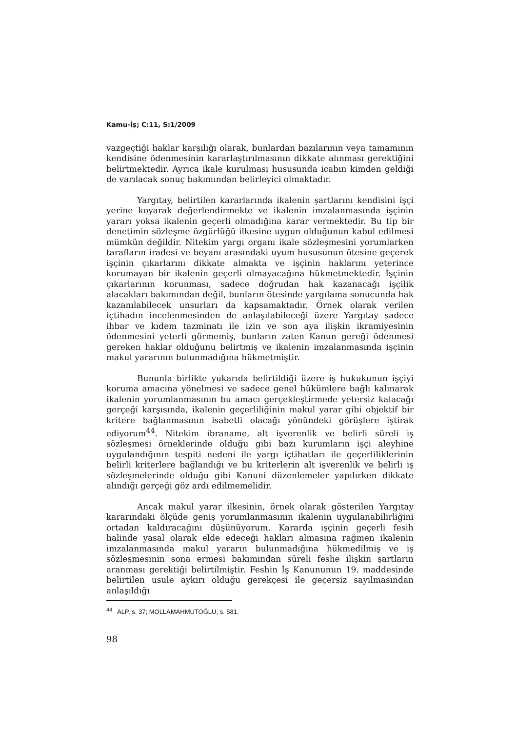Kamu-İş; C:11, S:1/2009
vazgeçtiği haklar karşılığı olarak, bunlardan bazılarının veya tamamının kendisine ödenmesinin kararlaştırılmasının dikkate alınması gerektiğini belirtmektedir. Ayrıca ikale kurulması hususunda icabın kimden geldiği de varılacak sonuç bakımından belirleyici olmaktadır.
Yargıtay, belirtilen kararlarında ikalenin şartlarını kendisini işçi yerine koyarak değerlendirmekte ve ikalenin imzalanmasında işçinin yararı yoksa ikalenin geçerli olmadığına karar vermektedir. Bu tip bir denetimin sözleşme özgürlüğü ilkesine uygun olduğunun kabul edilmesi mümkün değildir. Nitekim yargı organı ikale sözleşmesini yorumlarken tarafların iradesi ve beyanı arasındaki uyum hususunun ötesine geçerek işçinin çıkarlarını dikkate almakta ve işçinin haklarını yeterince korumayan bir ikalenin geçerli olmayacağına hükmetmektedir. İşçinin çıkarlarının korunması, sadece doğrudan hak kazanacağı işçilik alacakları bakımından değil, bunların ötesinde yargılama sonucunda hak kazanılabilecek unsurları da kapsamaktadır. Örnek olarak verilen içtihadın incelenmesinden de anlaşılabileceği üzere Yargıtay sadece ihbar ve kıdem tazminatı ile izin ve son aya ilişkin ikramiyesinin ödenmesini yeterli görmemiş, bunların zaten Kanun gereği ödenmesi gereken haklar olduğunu belirtmiş ve ikalenin imzalanmasında işçinin makul yararının bulunmadığına hükmetmiştir.
Bununla birlikte yukarıda belirtildiği üzere iş hukukunun işçiyi koruma amacına yönelmesi ve sadece genel hükümlere bağlı kalınarak ikalenin yorumlanmasının bu amacı gerçekleştirmede yetersiz kalacağı gerçeği karşısında, ikalenin geçerliliğinin makul yarar gibi objektif bir kritere bağlanmasının isabetli olacağı yönündeki görüşlere iştirak ediyorum<sup>44</sup>. Nitekim ibraname, alt işverenlik ve belirli süreli iş sözleşmesi örneklerinde olduğu gibi bazı kurumların işçi aleyhine uygulandığının tespiti nedeni ile yargı içtihatları ile geçerliliklerinin belirli kriterlere bağlandığı ve bu kriterlerin alt işverenlik ve belirli iş sözleşmelerinde olduğu gibi Kanuni düzenlemeler yapılırken dikkate alındığı gerçeği göz ardı edilmemelidir.
Ancak makul yarar ilkesinin, örnek olarak gösterilen Yargıtay kararındaki ölçüde geniş yorumlanmasının ikalenin uygulanabilirliğini ortadan kaldıracağını düşünüyorum. Kararda işçinin geçerli fesih halinde yasal olarak elde edeceği hakları almasına rağmen ikalenin imzalanmasında makul yararın bulunmadığına hükmedilmiş ve iş sözleşmesinin sona ermesi bakımından süreli feshe ilişkin şartların aranması gerektiği belirtilmiştir. Feshin İş Kanununun 19. maddesinde belirtilen usule aykırı olduğu gerekçesi ile geçersiz sayılmasından anlaşıldığı
<sup>44</sup> ALP, s. 37; MOLLAMAHMUTOĞLU, s. 581.
98